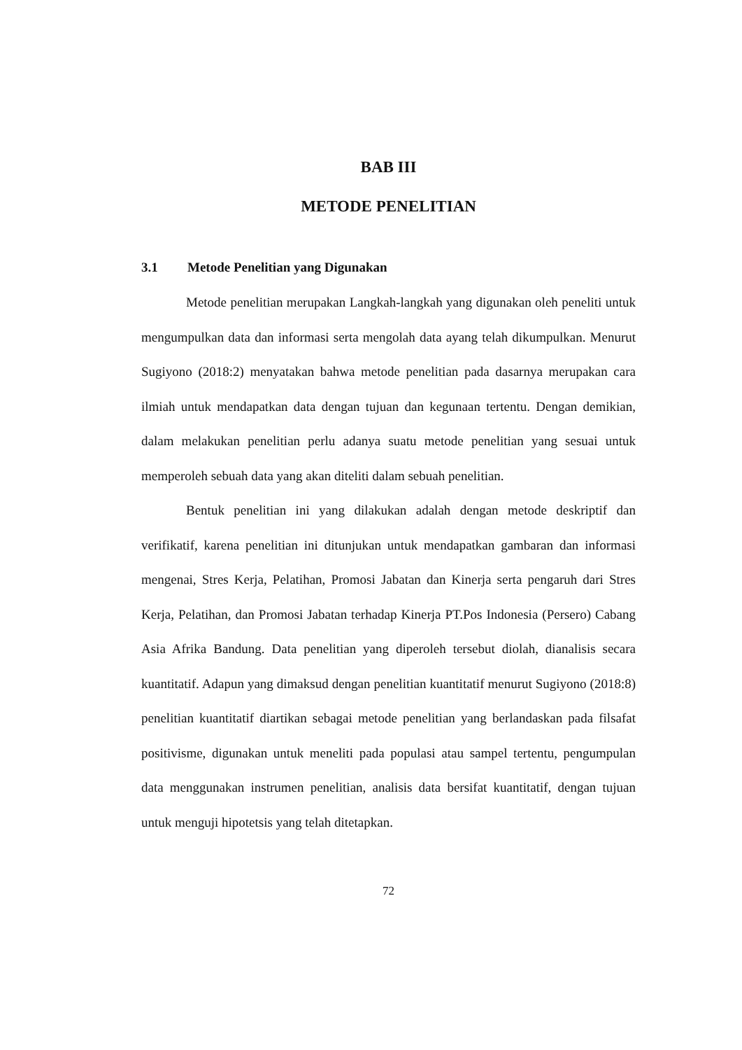BAB III
METODE PENELITIAN
3.1 Metode Penelitian yang Digunakan
Metode penelitian merupakan Langkah-langkah yang digunakan oleh peneliti untuk mengumpulkan data dan informasi serta mengolah data ayang telah dikumpulkan. Menurut Sugiyono (2018:2) menyatakan bahwa metode penelitian pada dasarnya merupakan cara ilmiah untuk mendapatkan data dengan tujuan dan kegunaan tertentu. Dengan demikian, dalam melakukan penelitian perlu adanya suatu metode penelitian yang sesuai untuk memperoleh sebuah data yang akan diteliti dalam sebuah penelitian.
Bentuk penelitian ini yang dilakukan adalah dengan metode deskriptif dan verifikatif, karena penelitian ini ditunjukan untuk mendapatkan gambaran dan informasi mengenai, Stres Kerja, Pelatihan, Promosi Jabatan dan Kinerja serta pengaruh dari Stres Kerja, Pelatihan, dan Promosi Jabatan terhadap Kinerja PT.Pos Indonesia (Persero) Cabang Asia Afrika Bandung. Data penelitian yang diperoleh tersebut diolah, dianalisis secara kuantitatif. Adapun yang dimaksud dengan penelitian kuantitatif menurut Sugiyono (2018:8) penelitian kuantitatif diartikan sebagai metode penelitian yang berlandaskan pada filsafat positivisme, digunakan untuk meneliti pada populasi atau sampel tertentu, pengumpulan data menggunakan instrumen penelitian, analisis data bersifat kuantitatif, dengan tujuan untuk menguji hipotetsis yang telah ditetapkan.
72